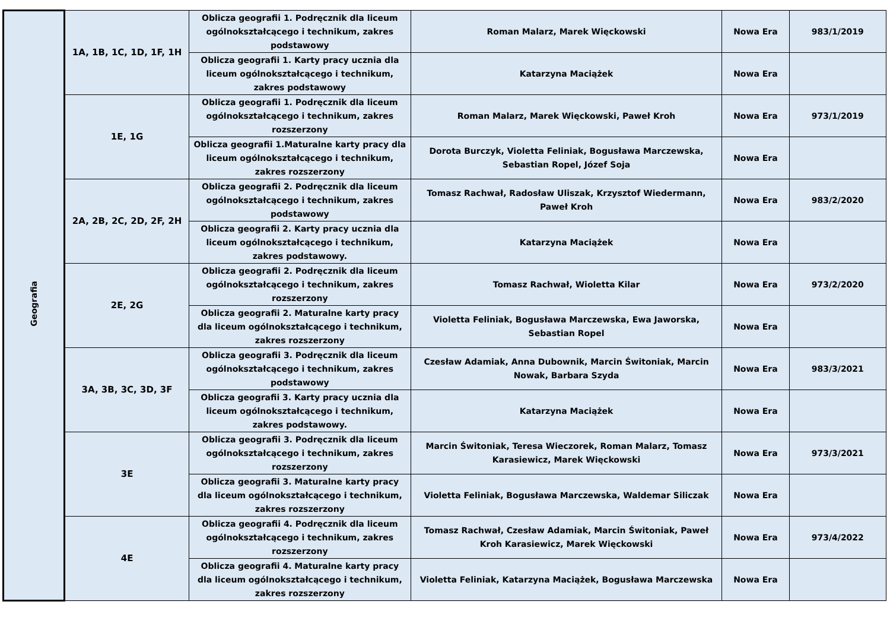| Geografia | 1A, 1B, 1C, 1D, 1F, 1H | Oblicza geografii 1. Podręcznik dla liceum ogólnokształcącego i technikum, zakres podstawowy | Roman Malarz, Marek Więckowski | Nowa Era | 983/1/2019 |
| | | Oblicza geografii 1. Karty pracy ucznia dla liceum ogólnokształcącego i technikum, zakres podstawowy | Katarzyna Maciążek | Nowa Era | |
| | 1E, 1G | Oblicza geografii 1. Podręcznik dla liceum ogólnokształcącego i technikum, zakres rozszerzony | Roman Malarz, Marek Więckowski, Paweł Kroh | Nowa Era | 973/1/2019 |
| | | Oblicza geografii 1.Maturalne karty pracy dla liceum ogólnokształcącego i technikum, zakres rozszerzony | Dorota Burczyk, Violetta Feliniak, Bogusława Marczewska, Sebastian Ropel, Józef Soja | Nowa Era | |
| | 2A, 2B, 2C, 2D, 2F, 2H | Oblicza geografii 2. Podręcznik dla liceum ogólnokształcącego i technikum, zakres podstawowy | Tomasz Rachwał, Radosław Uliszak, Krzysztof Wiedermann, Paweł Kroh | Nowa Era | 983/2/2020 |
| | | Oblicza geografii 2. Karty pracy ucznia dla liceum ogólnokształcącego i technikum, zakres podstawowy. | Katarzyna Maciążek | Nowa Era | |
| | 2E, 2G | Oblicza geografii 2. Podręcznik dla liceum ogólnokształcącego i technikum, zakres rozszerzony | Tomasz Rachwał, Wioletta Kilar | Nowa Era | 973/2/2020 |
| | | Oblicza geografii 2. Maturalne karty pracy dla liceum ogólnokształcącego i technikum, zakres rozszerzony | Violetta Feliniak, Bogusława Marczewska, Ewa Jaworska, Sebastian Ropel | Nowa Era | |
| | 3A, 3B, 3C, 3D, 3F | Oblicza geografii 3. Podręcznik dla liceum ogólnokształcącego i technikum, zakres podstawowy | Czesław Adamiak, Anna Dubownik, Marcin Świtoniak, Marcin Nowak, Barbara Szyda | Nowa Era | 983/3/2021 |
| | | Oblicza geografii 3. Karty pracy ucznia dla liceum ogólnokształcącego i technikum, zakres podstawowy. | Katarzyna Maciążek | Nowa Era | |
| | 3E | Oblicza geografii 3. Podręcznik dla liceum ogólnokształcącego i technikum, zakres rozszerzony | Marcin Świtoniak, Teresa Wieczorek, Roman Malarz, Tomasz Karasiewicz, Marek Więckowski | Nowa Era | 973/3/2021 |
| | | Oblicza geografii 3. Maturalne karty pracy dla liceum ogólnokształcącego i technikum, zakres rozszerzony | Violetta Feliniak, Bogusława Marczewska, Waldemar Siliczak | Nowa Era | |
| | 4E | Oblicza geografii 4. Podręcznik dla liceum ogólnokształcącego i technikum, zakres rozszerzony | Tomasz Rachwał, Czesław Adamiak, Marcin Świtoniak, Paweł Kroh Karasiewicz, Marek Więckowski | Nowa Era | 973/4/2022 |
| | | Oblicza geografii 4. Maturalne karty pracy dla liceum ogólnokształcącego i technikum, zakres rozszerzony | Violetta Feliniak, Katarzyna Maciążek, Bogusława Marczewska | Nowa Era | |